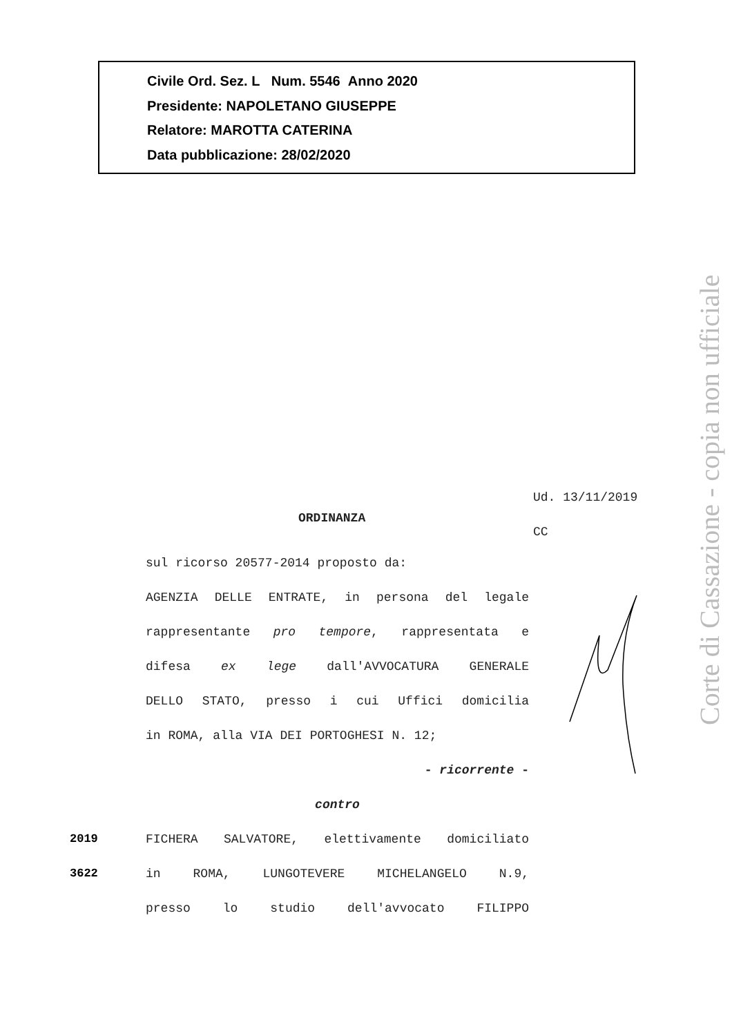Civile Ord. Sez. L Num. 5546 Anno 2020
Presidente: NAPOLETANO GIUSEPPE
Relatore: MAROTTA CATERINA
Data pubblicazione: 28/02/2020
Ud. 13/11/2019
ORDINANZA
CC
sul ricorso 20577-2014 proposto da:
AGENZIA DELLE ENTRATE, in persona del legale
rappresentante pro tempore, rappresentata e
difesa ex lege dall'AVVOCATURA GENERALE
DELLO STATO, presso i cui Uffici domicilia
in ROMA, alla VIA DEI PORTOGHESI N. 12;
- ricorrente -
contro
FICHERA SALVATORE, elettivamente domiciliato
in ROMA, LUNGOTEVERE MICHELANGELO N.9,
presso lo studio dell'avvocato FILIPPO
2019
3622
Corte di Cassazione - copia non ufficiale